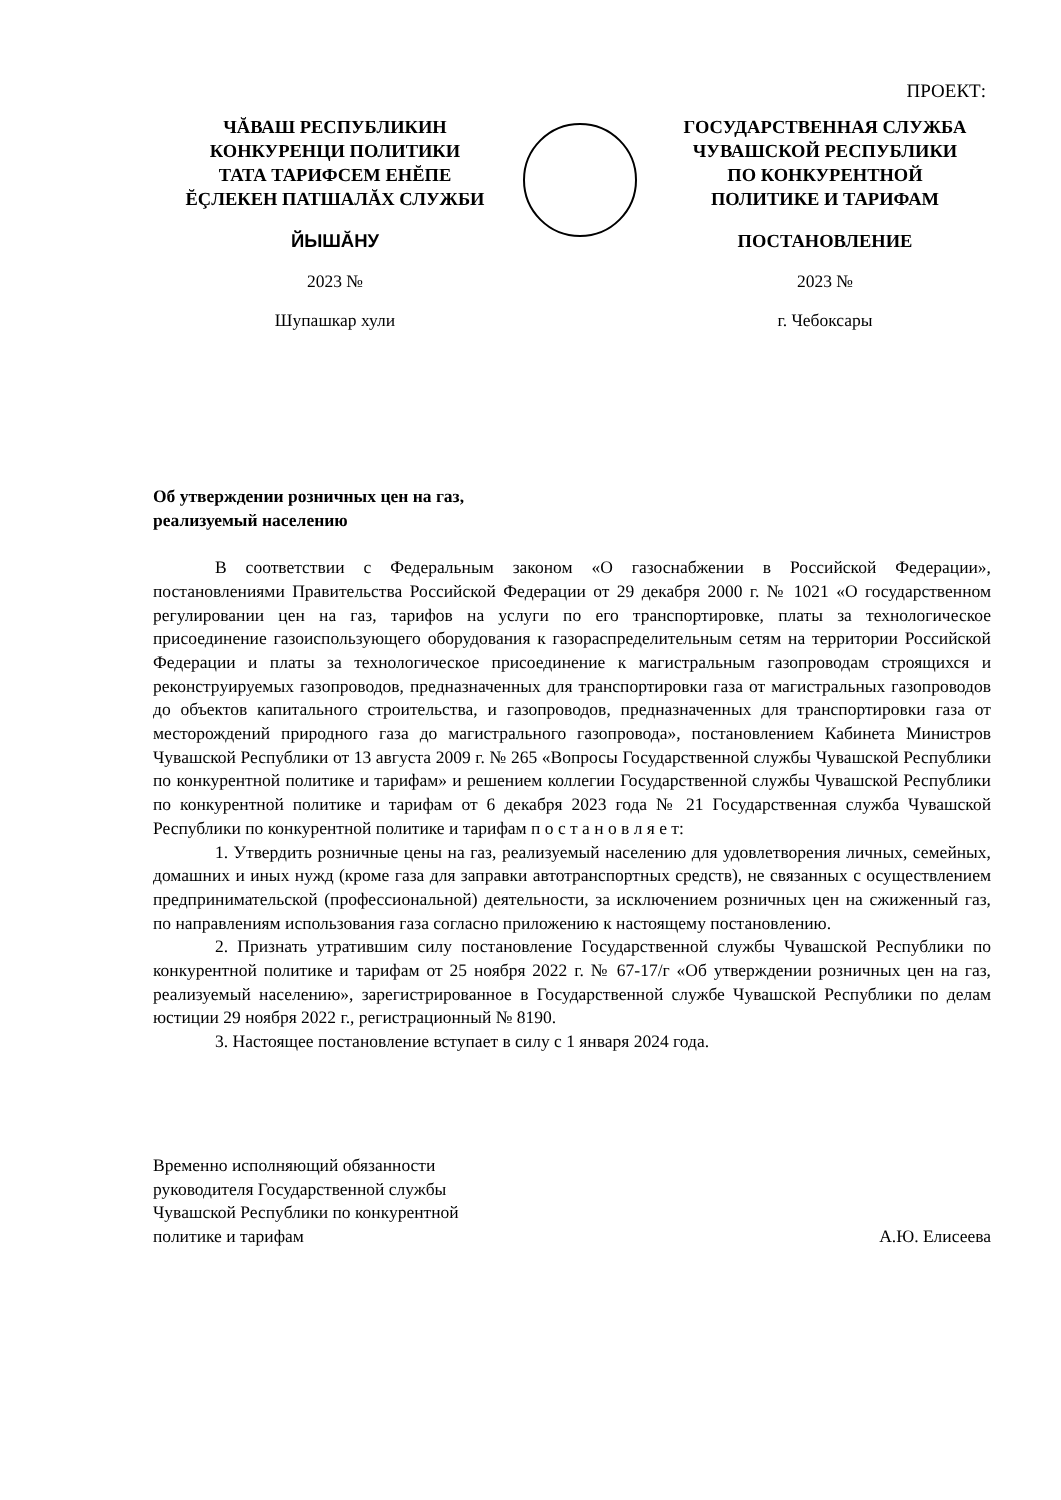ПРОЕКТ:
ЧĂВАШ РЕСПУБЛИКИН
КОНКУРЕНЦИ ПОЛИТИКИ
ТАТА ТАРИФСЕМ ЕНĔПЕ
ĔÇЛЕКЕН ПАТШАЛĂХ СЛУЖБИ
ЙЫШĂНУ
2023 №
Шупашкар хули
ГОСУДАРСТВЕННАЯ СЛУЖБА
ЧУВАШСКОЙ РЕСПУБЛИКИ
ПО КОНКУРЕНТНОЙ
ПОЛИТИКЕ И ТАРИФАМ
ПОСТАНОВЛЕНИЕ
2023 №
г. Чебоксары
Об утверждении розничных цен на газ,
реализуемый населению
В соответствии с Федеральным законом «О газоснабжении в Российской Федерации», постановлениями Правительства Российской Федерации от 29 декабря 2000 г. № 1021 «О государственном регулировании цен на газ, тарифов на услуги по его транспортировке, платы за технологическое присоединение газоиспользующего оборудования к газораспределительным сетям на территории Российской Федерации и платы за технологическое присоединение к магистральным газопроводам строящихся и реконструируемых газопроводов, предназначенных для транспортировки газа от магистральных газопроводов до объектов капитального строительства, и газопроводов, предназначенных для транспортировки газа от месторождений природного газа до магистрального газопровода», постановлением Кабинета Министров Чувашской Республики от 13 августа 2009 г. № 265 «Вопросы Государственной службы Чувашской Республики по конкурентной политике и тарифам» и решением коллегии Государственной службы Чувашской Республики по конкурентной политике и тарифам от 6 декабря 2023 года № 21 Государственная служба Чувашской Республики по конкурентной политике и тарифам п о с т а н о в л я е т:
1. Утвердить розничные цены на газ, реализуемый населению для удовлетворения личных, семейных, домашних и иных нужд (кроме газа для заправки автотранспортных средств), не связанных с осуществлением предпринимательской (профессиональной) деятельности, за исключением розничных цен на сжиженный газ, по направлениям использования газа согласно приложению к настоящему постановлению.
2. Признать утратившим силу постановление Государственной службы Чувашской Республики по конкурентной политике и тарифам от 25 ноября 2022 г. № 67-17/г «Об утверждении розничных цен на газ, реализуемый населению», зарегистрированное в Государственной службе Чувашской Республики по делам юстиции 29 ноября 2022 г., регистрационный № 8190.
3. Настоящее постановление вступает в силу с 1 января 2024 года.
Временно исполняющий обязанности
руководителя Государственной службы
Чувашской Республики по конкурентной
политике и тарифам
А.Ю. Елисеева